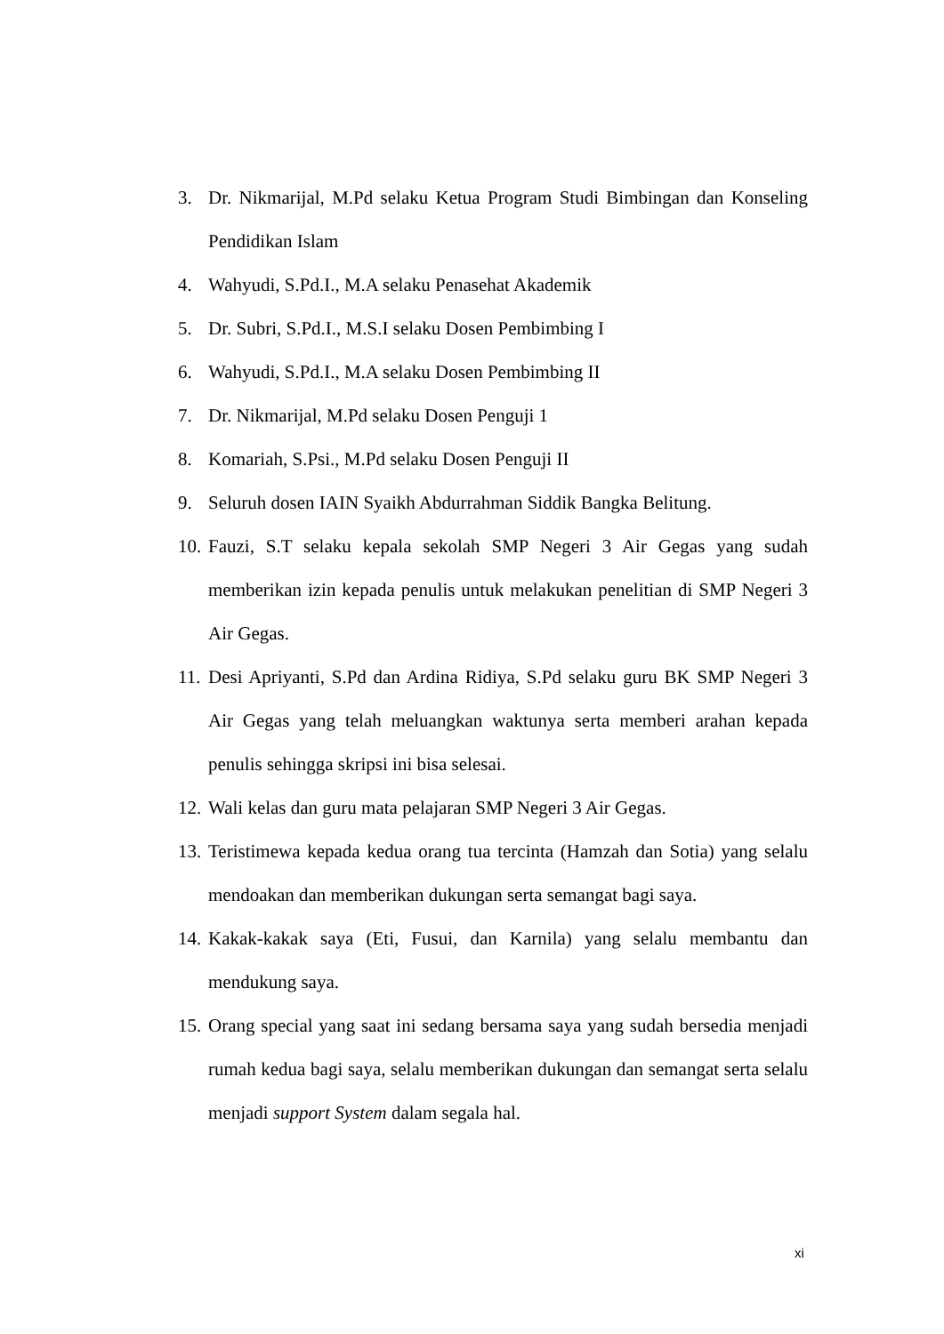3. Dr. Nikmarijal, M.Pd selaku Ketua Program Studi Bimbingan dan Konseling Pendidikan Islam
4. Wahyudi, S.Pd.I., M.A selaku Penasehat Akademik
5. Dr. Subri, S.Pd.I., M.S.I selaku Dosen Pembimbing I
6. Wahyudi, S.Pd.I., M.A selaku Dosen Pembimbing II
7. Dr. Nikmarijal, M.Pd selaku Dosen Penguji 1
8. Komariah, S.Psi., M.Pd selaku Dosen Penguji II
9. Seluruh dosen IAIN Syaikh Abdurrahman Siddik Bangka Belitung.
10. Fauzi, S.T selaku kepala sekolah SMP Negeri 3 Air Gegas yang sudah memberikan izin kepada penulis untuk melakukan penelitian di SMP Negeri 3 Air Gegas.
11. Desi Apriyanti, S.Pd dan Ardina Ridiya, S.Pd selaku guru BK SMP Negeri 3 Air Gegas yang telah meluangkan waktunya serta memberi arahan kepada penulis sehingga skripsi ini bisa selesai.
12. Wali kelas dan guru mata pelajaran SMP Negeri 3 Air Gegas.
13. Teristimewa kepada kedua orang tua tercinta (Hamzah dan Sotia) yang selalu mendoakan dan memberikan dukungan serta semangat bagi saya.
14. Kakak-kakak saya (Eti, Fusui, dan Karnila) yang selalu membantu dan mendukung saya.
15. Orang special yang saat ini sedang bersama saya yang sudah bersedia menjadi rumah kedua bagi saya, selalu memberikan dukungan dan semangat serta selalu menjadi support System dalam segala hal.
xi